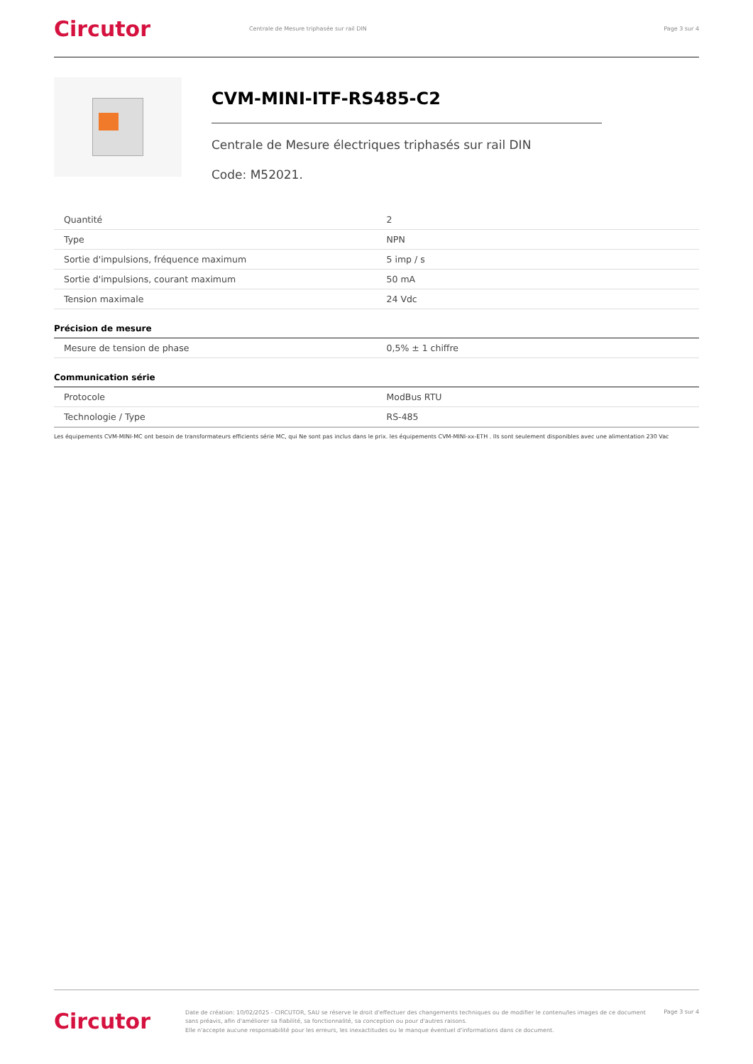Circutor
Centrale de Mesure triphasée sur rail DIN
Page 3 sur 4
CVM-MINI-ITF-RS485-C2
Centrale de Mesure électriques triphasés sur rail DIN
Code: M52021.
| Quantité | 2 |
| Type | NPN |
| Sortie d'impulsions, fréquence maximum | 5 imp / s |
| Sortie d'impulsions, courant maximum | 50 mA |
| Tension maximale | 24 Vdc |
Précision de mesure
| Mesure de tension de phase | 0,5% ± 1 chiffre |
Communication série
| Protocole | ModBus RTU |
| Technologie / Type | RS-485 |
Les équipements CVM-MINI-MC ont besoin de transformateurs efficients série MC, qui Ne sont pas inclus dans le prix. les équipements CVM-MINI-xx-ETH . Ils sont seulement disponibles avec une alimentation 230 Vac
Circutor
Date de création: 10/02/2025 - CIRCUTOR, SAU se réserve le droit d'effectuer des changements techniques ou de modifier le contenu/les images de ce document
sans préavis, afin d'améliorer sa fiabilité, sa fonctionnalité, sa conception ou pour d'autres raisons.
Elle n'accepte aucune responsabilité pour les erreurs, les inexactitudes ou le manque éventuel d'informations dans ce document.
Page 3 sur 4